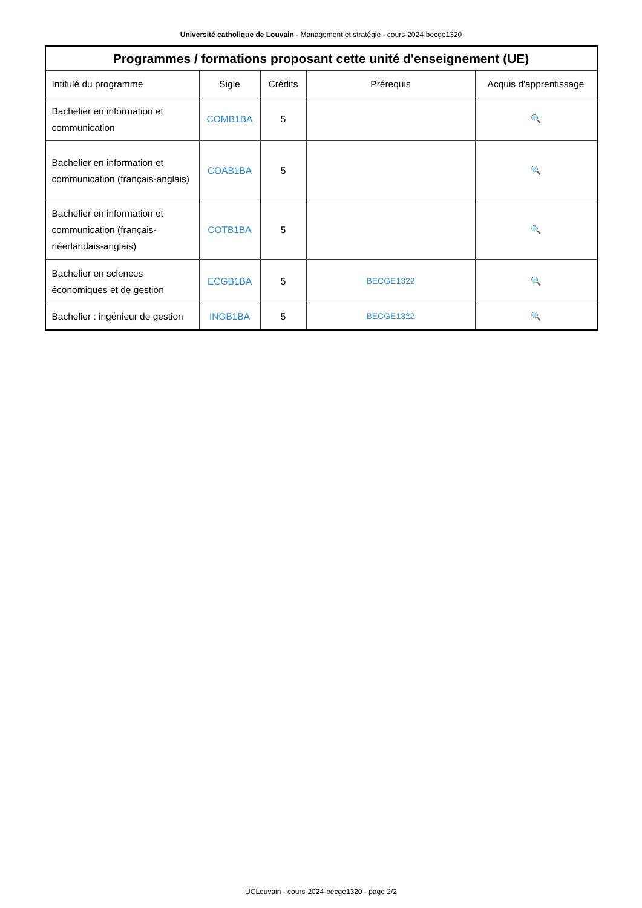Université catholique de Louvain - Management et stratégie - cours-2024-becge1320
| Programmes / formations proposant cette unité d'enseignement (UE) | | | | |
| --- | --- | --- | --- | --- |
| Intitulé du programme | Sigle | Crédits | Prérequis | Acquis d'apprentissage |
| Bachelier en information et communication | COMB1BA | 5 | | 🔍 |
| Bachelier en information et communication (français-anglais) | COAB1BA | 5 | | 🔍 |
| Bachelier en information et communication (français-néerlandais-anglais) | COTB1BA | 5 | | 🔍 |
| Bachelier en sciences économiques et de gestion | ECGB1BA | 5 | BECGE1322 | 🔍 |
| Bachelier : ingénieur de gestion | INGB1BA | 5 | BECGE1322 | 🔍 |
UCLouvain - cours-2024-becge1320 - page 2/2